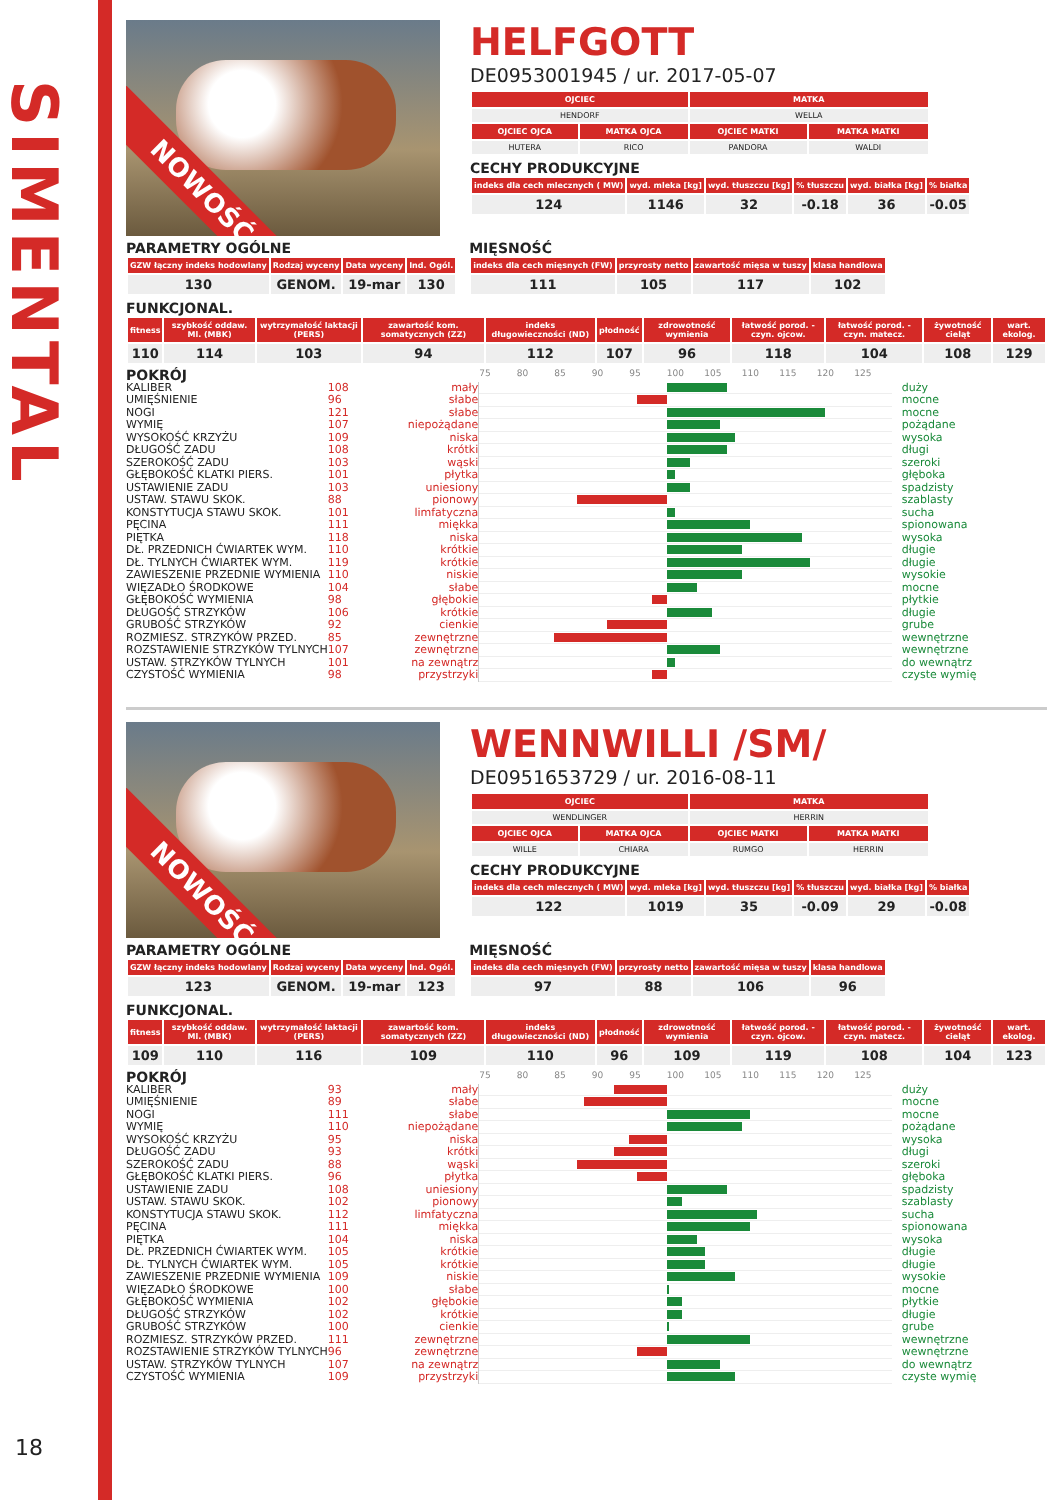SIMENTAL
18
NOWOŚĆ
HELFGOTT
DE0953001945 / ur. 2017-05-07
| OJCIEC | | MATKA | |
| --- | --- | --- | --- |
| HENDORF | | WELLA | |
| OJCIEC OJCA | MATKA OJCA | OJCIEC MATKI | MATKA MATKI |
| HUTERA | RICO | PANDORA | WALDI |
CECHY PRODUKCYJNE
| indeks dla cech mlecznych ( MW) | wyd. mleka [kg] | wyd. tłuszczu [kg] | % tłuszczu | wyd. białka [kg] | % białka |
| --- | --- | --- | --- | --- | --- |
| 124 | 1146 | 32 | -0.18 | 36 | -0.05 |
PARAMETRY OGÓLNE
| GZW łączny indeks hodowlany | Rodzaj wyceny | Data wyceny | Ind. Ogól. |
| --- | --- | --- | --- |
| 130 | GENOM. | 19-mar | 130 |
MIĘSNOŚĆ
| indeks dla cech mięsnych (FW) | przyrosty netto | zawartość mięsa w tuszy | klasa handlowa |
| --- | --- | --- | --- |
| 111 | 105 | 117 | 102 |
FUNKCJONAL.
| fitness | szybkość oddaw. Ml. (MBK) | wytrzymałość laktacji (PERS) | zawartość kom. somatycznych (ZZ) | indeks długowieczności (ND) | płodność | zdrowotność wymienia | łatwość porod. - czyn. ojcow. | łatwość porod. - czyn. matecz. | żywotność cieląt | wart. ekolog. |
| --- | --- | --- | --- | --- | --- | --- | --- | --- | --- | --- |
| 110 | 114 | 103 | 94 | 112 | 107 | 96 | 118 | 104 | 108 | 129 |
| POKRÓJ | | | 75 80 85 90 95 100 105 110 115 120 125 | |
| KALIBER | 108 | mały | | duży |
| UMIĘŚNIENIE | 96 | słabe | | mocne |
| NOGI | 121 | słabe | | mocne |
| WYMIĘ | 107 | niepożądane | | pożądane |
| WYSOKOŚĆ KRZYŻU | 109 | niska | | wysoka |
| DŁUGOŚĆ ZADU | 108 | krótki | | długi |
| SZEROKOŚĆ ZADU | 103 | wąski | | szeroki |
| GŁĘBOKOŚĆ KLATKI PIERS. | 101 | płytka | | głęboka |
| USTAWIENIE ZADU | 103 | uniesiony | | spadzisty |
| USTAW. STAWU SKOK. | 88 | pionowy | | szablasty |
| KONSTYTUCJA STAWU SKOK. | 101 | limfatyczna | | sucha |
| PĘCINA | 111 | miękka | | spionowana |
| PIĘTKA | 118 | niska | | wysoka |
| DŁ. PRZEDNICH ĆWIARTEK WYM. | 110 | krótkie | | długie |
| DŁ. TYLNYCH ĆWIARTEK WYM. | 119 | krótkie | | długie |
| ZAWIESZENIE PRZEDNIE WYMIENIA | 110 | niskie | | wysokie |
| WIĘZADŁO ŚRODKOWE | 104 | słabe | | mocne |
| GŁĘBOKOŚĆ WYMIENIA | 98 | głębokie | | płytkie |
| DŁUGOŚĆ STRZYKÓW | 106 | krótkie | | długie |
| GRUBOŚĆ STRZYKÓW | 92 | cienkie | | grube |
| ROZMIESZ. STRZYKÓW PRZED. | 85 | zewnętrzne | | wewnętrzne |
| ROZSTAWIENIE STRZYKÓW TYLNYCH | 107 | zewnętrzne | | wewnętrzne |
| USTAW. STRZYKÓW TYLNYCH | 101 | na zewnątrz | | do wewnątrz |
| CZYSTOŚĆ WYMIENIA | 98 | przystrzyki | | czyste wymię |
NOWOŚĆ
WENNWILLI /SM/
DE0951653729 / ur. 2016-08-11
| OJCIEC | | MATKA | |
| --- | --- | --- | --- |
| WENDLINGER | | HERRIN | |
| OJCIEC OJCA | MATKA OJCA | OJCIEC MATKI | MATKA MATKI |
| WILLE | CHIARA | RUMGO | HERRIN |
CECHY PRODUKCYJNE
| indeks dla cech mlecznych ( MW) | wyd. mleka [kg] | wyd. tłuszczu [kg] | % tłuszczu | wyd. białka [kg] | % białka |
| --- | --- | --- | --- | --- | --- |
| 122 | 1019 | 35 | -0.09 | 29 | -0.08 |
PARAMETRY OGÓLNE
| GZW łączny indeks hodowlany | Rodzaj wyceny | Data wyceny | Ind. Ogól. |
| --- | --- | --- | --- |
| 123 | GENOM. | 19-mar | 123 |
MIĘSNOŚĆ
| indeks dla cech mięsnych (FW) | przyrosty netto | zawartość mięsa w tuszy | klasa handlowa |
| --- | --- | --- | --- |
| 97 | 88 | 106 | 96 |
FUNKCJONAL.
| fitness | szybkość oddaw. Ml. (MBK) | wytrzymałość laktacji (PERS) | zawartość kom. somatycznych (ZZ) | indeks długowieczności (ND) | płodność | zdrowotność wymienia | łatwość porod. - czyn. ojcow. | łatwość porod. - czyn. matecz. | żywotność cieląt | wart. ekolog. |
| --- | --- | --- | --- | --- | --- | --- | --- | --- | --- | --- |
| 109 | 110 | 116 | 109 | 110 | 96 | 109 | 119 | 108 | 104 | 123 |
| POKRÓJ | | | 75 80 85 90 95 100 105 110 115 120 125 | |
| KALIBER | 93 | mały | | duży |
| UMIĘŚNIENIE | 89 | słabe | | mocne |
| NOGI | 111 | słabe | | mocne |
| WYMIĘ | 110 | niepożądane | | pożądane |
| WYSOKOŚĆ KRZYŻU | 95 | niska | | wysoka |
| DŁUGOŚĆ ZADU | 93 | krótki | | długi |
| SZEROKOŚĆ ZADU | 88 | wąski | | szeroki |
| GŁĘBOKOŚĆ KLATKI PIERS. | 96 | płytka | | głęboka |
| USTAWIENIE ZADU | 108 | uniesiony | | spadzisty |
| USTAW. STAWU SKOK. | 102 | pionowy | | szablasty |
| KONSTYTUCJA STAWU SKOK. | 112 | limfatyczna | | sucha |
| PĘCINA | 111 | miękka | | spionowana |
| PIĘTKA | 104 | niska | | wysoka |
| DŁ. PRZEDNICH ĆWIARTEK WYM. | 105 | krótkie | | długie |
| DŁ. TYLNYCH ĆWIARTEK WYM. | 105 | krótkie | | długie |
| ZAWIESZENIE PRZEDNIE WYMIENIA | 109 | niskie | | wysokie |
| WIĘZADŁO ŚRODKOWE | 100 | słabe | | mocne |
| GŁĘBOKOŚĆ WYMIENIA | 102 | głębokie | | płytkie |
| DŁUGOŚĆ STRZYKÓW | 102 | krótkie | | długie |
| GRUBOŚĆ STRZYKÓW | 100 | cienkie | | grube |
| ROZMIESZ. STRZYKÓW PRZED. | 111 | zewnętrzne | | wewnętrzne |
| ROZSTAWIENIE STRZYKÓW TYLNYCH | 96 | zewnętrzne | | wewnętrzne |
| USTAW. STRZYKÓW TYLNYCH | 107 | na zewnątrz | | do wewnątrz |
| CZYSTOŚĆ WYMIENIA | 109 | przystrzyki | | czyste wymię |